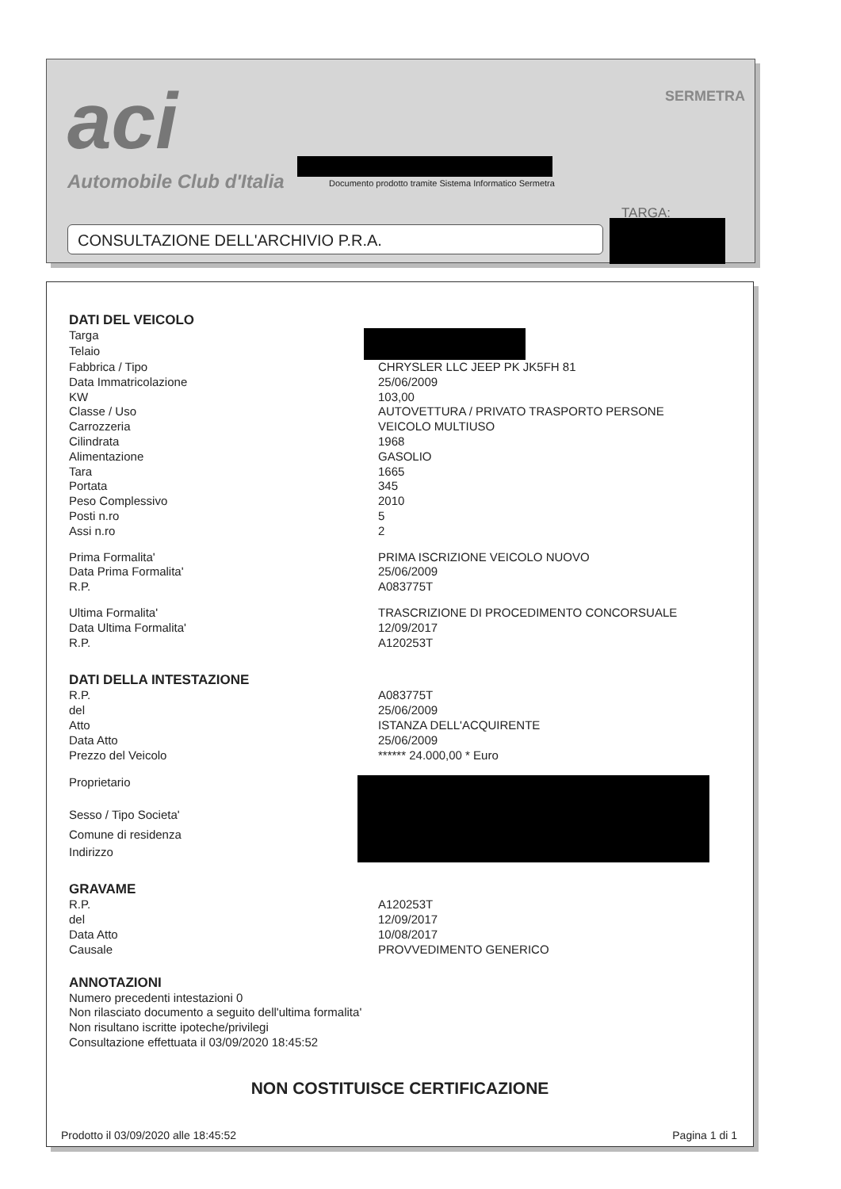aci
Automobile Club d'Italia
SERMETRA
Documento prodotto tramite Sistema Informatico Sermetra
TARGA:
CONSULTAZIONE DELL'ARCHIVIO P.R.A.
DATI DEL VEICOLO
| Targa | |
| Telaio | |
| Fabbrica / Tipo | CHRYSLER LLC JEEP PK JK5FH 81 |
| Data Immatricolazione | 25/06/2009 |
| KW | 103,00 |
| Classe / Uso | AUTOVETTURA / PRIVATO TRASPORTO PERSONE |
| Carrozzeria | VEICOLO MULTIUSO |
| Cilindrata | 1968 |
| Alimentazione | GASOLIO |
| Tara | 1665 |
| Portata | 345 |
| Peso Complessivo | 2010 |
| Posti n.ro | 5 |
| Assi n.ro | 2 |
| Prima Formalita' | PRIMA ISCRIZIONE VEICOLO NUOVO |
| Data Prima Formalita' | 25/06/2009 |
| R.P. | A083775T |
| Ultima Formalita' | TRASCRIZIONE DI PROCEDIMENTO CONCORSUALE |
| Data Ultima Formalita' | 12/09/2017 |
| R.P. | A120253T |
DATI DELLA INTESTAZIONE
| R.P. | A083775T |
| del | 25/06/2009 |
| Atto | ISTANZA DELL'ACQUIRENTE |
| Data Atto | 25/06/2009 |
| Prezzo del Veicolo | ****** 24.000,00 * Euro |
| Proprietario | |
| Sesso / Tipo Societa' | |
| Comune di residenza | |
| Indirizzo | |
GRAVAME
| R.P. | A120253T |
| del | 12/09/2017 |
| Data Atto | 10/08/2017 |
| Causale | PROVVEDIMENTO GENERICO |
ANNOTAZIONI
Numero precedenti intestazioni 0
Non rilasciato documento a seguito dell'ultima formalita'
Non risultano iscritte ipoteche/privilegi
Consultazione effettuata il 03/09/2020 18:45:52
NON COSTITUISCE CERTIFICAZIONE
Prodotto il 03/09/2020 alle 18:45:52 Pagina 1 di 1